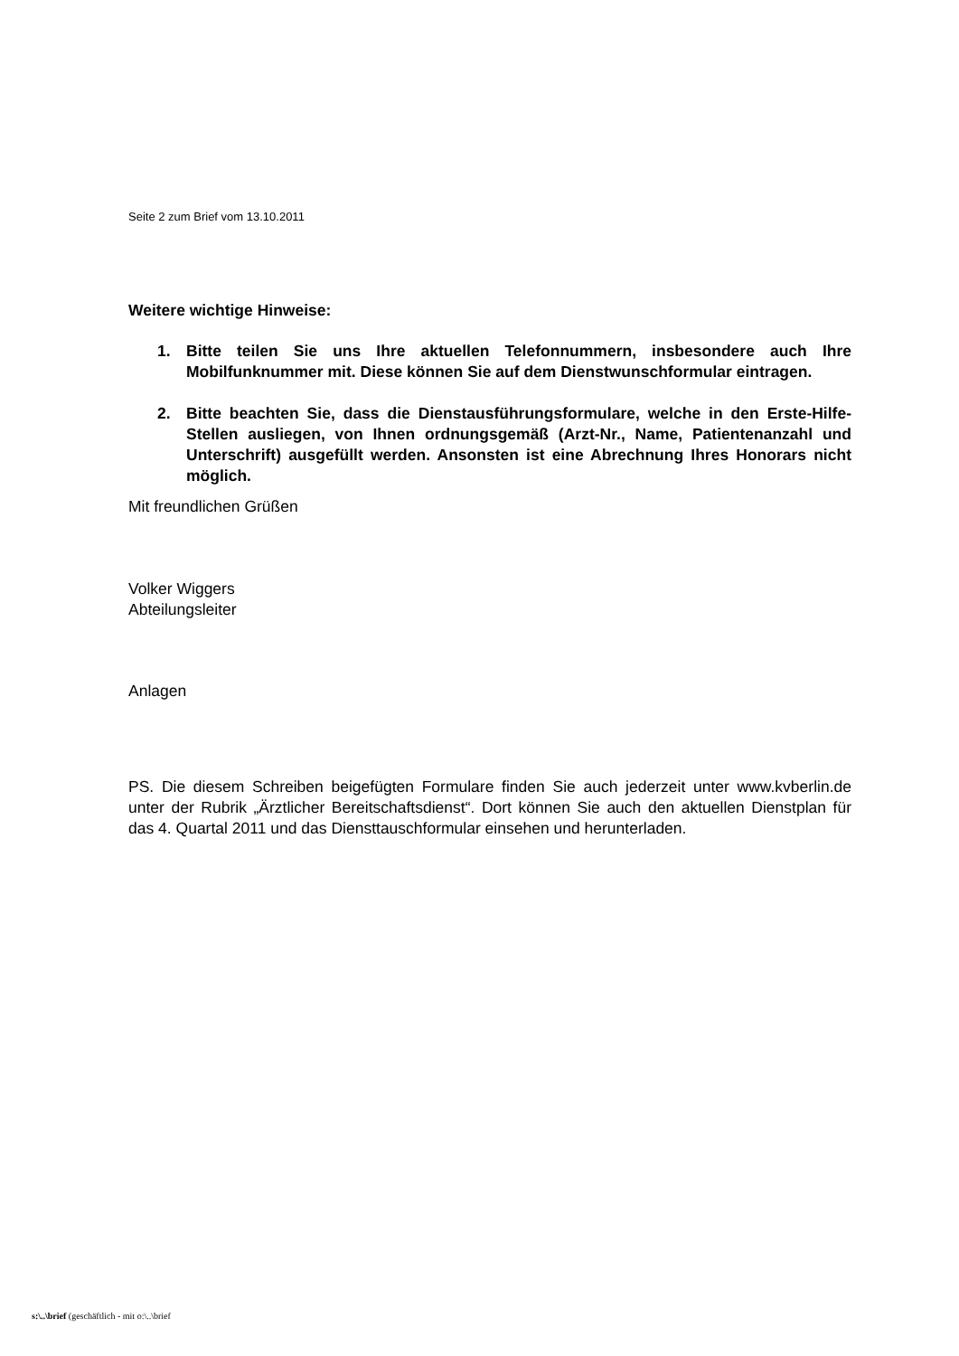Seite 2 zum Brief vom 13.10.2011
Weitere wichtige Hinweise:
1. Bitte teilen Sie uns Ihre aktuellen Telefonnummern, insbesondere auch Ihre Mobilfunknummer mit. Diese können Sie auf dem Dienstwunschformular eintragen.
2. Bitte beachten Sie, dass die Dienstausführungsformulare, welche in den Erste-Hilfe-Stellen ausliegen, von Ihnen ordnungsgemäß (Arzt-Nr., Name, Patientenanzahl und Unterschrift) ausgefüllt werden. Ansonsten ist eine Abrechnung Ihres Honorars nicht möglich.
Mit freundlichen Grüßen
Volker Wiggers
Abteilungsleiter
Anlagen
PS. Die diesem Schreiben beigefügten Formulare finden Sie auch jederzeit unter www.kvberlin.de unter der Rubrik „Ärztlicher Bereitschaftsdienst“. Dort können Sie auch den aktuellen Dienstplan für das 4. Quartal 2011 und das Diensttauschformular einsehen und herunterladen.
s:\..\brief (geschäftlich - mit o:\..\brief